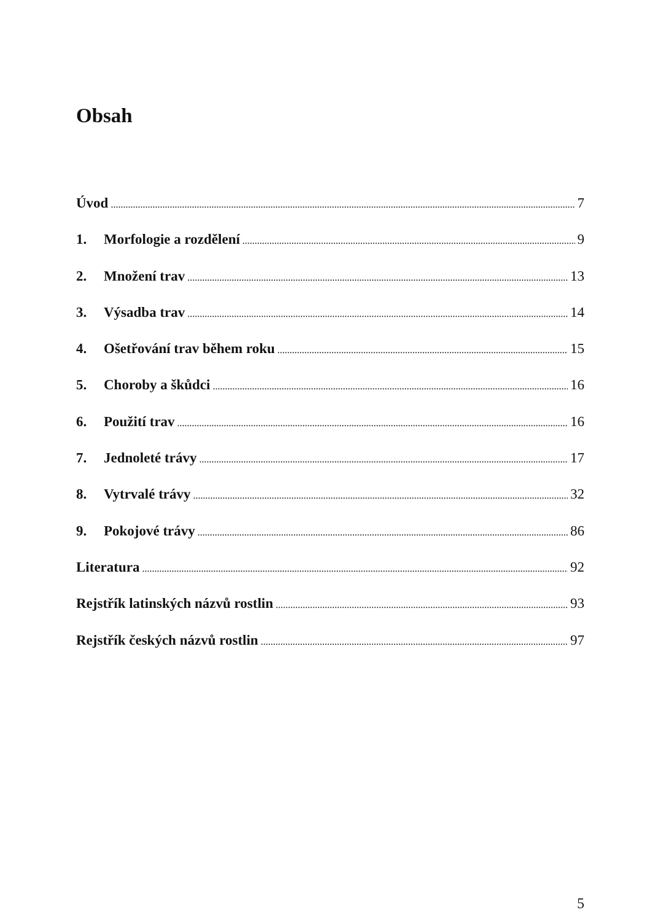Obsah
Úvod 7
1. Morfologie a rozdělení 9
2. Množení trav 13
3. Výsadba trav 14
4. Ošetřování trav během roku 15
5. Choroby a škůdci 16
6. Použití trav 16
7. Jednoleté trávy 17
8. Vytrvalé trávy 32
9. Pokojové trávy 86
Literatura 92
Rejstřík latinských názvů rostlin 93
Rejstřík českých názvů rostlin 97
5